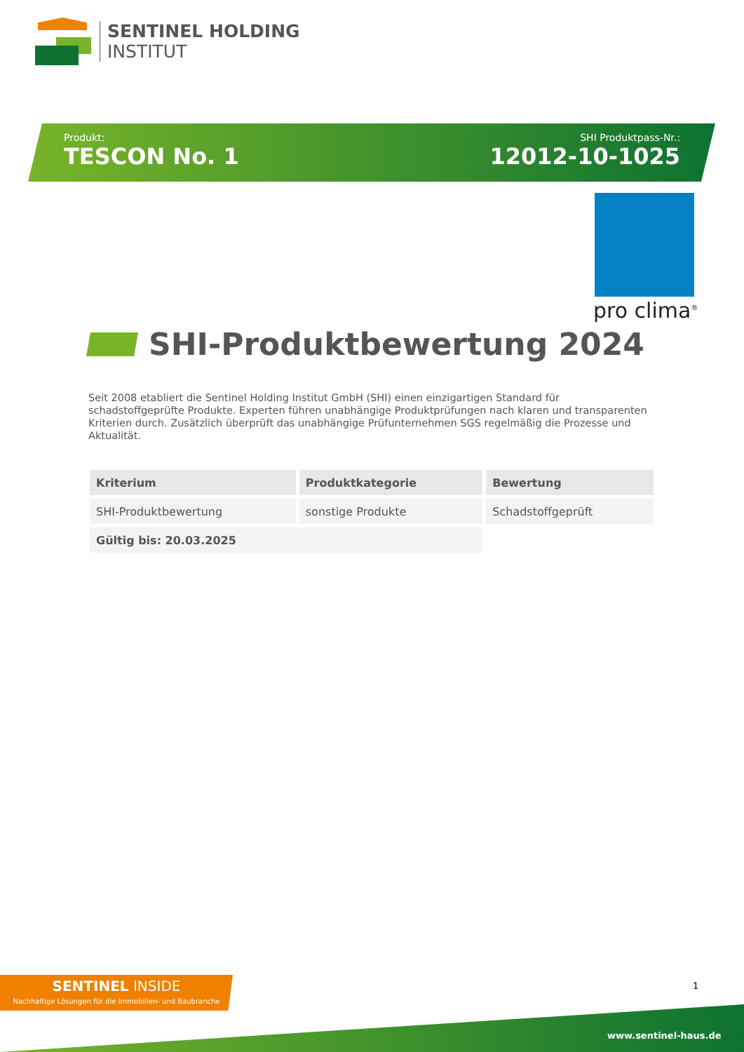SENTINEL HOLDING
INSTITUT
Produkt:
TESCON No. 1
SHI Produktpass-Nr.:
12012-10-1025
pro clima<sup>®</sup>
SHI-Produktbewertung 2024
Seit 2008 etabliert die Sentinel Holding Institut GmbH (SHI) einen einzigartigen Standard für schadstoffgeprüfte Produkte. Experten führen unabhängige Produktprüfungen nach klaren und transparenten Kriterien durch. Zusätzlich überprüft das unabhängige Prüfunternehmen SGS regelmäßig die Prozesse und Aktualität.
| Kriterium | Produktkategorie | Bewertung |
| --- | --- | --- |
| SHI-Produktbewertung | sonstige Produkte | Schadstoffgeprüft |
| Gültig bis: 20.03.2025 | | |
SENTINEL INSIDE
Nachhaltige Lösungen für die Immobilien- und Baubranche
1
www.sentinel-haus.de